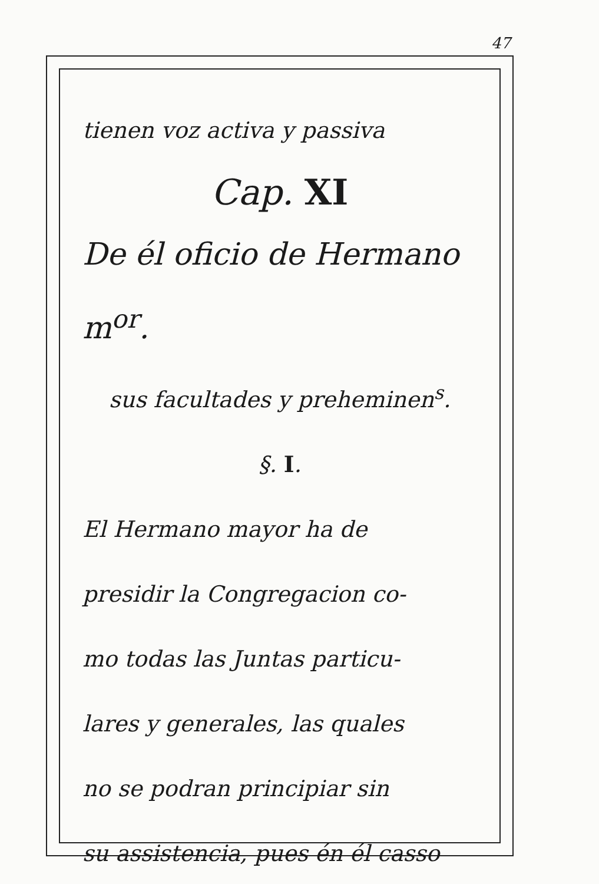47
tienen voz activa y passiva
Cap. XI
De él oficio de Hermano m<sup>or</sup>.
sus facultades y preheminen<sup>s</sup>.
§. I.
El Hermano mayor ha de
presidir la Congregacion co-
mo todas las Juntas particu-
lares y generales, las quales
no se podran principiar sin
su assistencia, pues én él casso